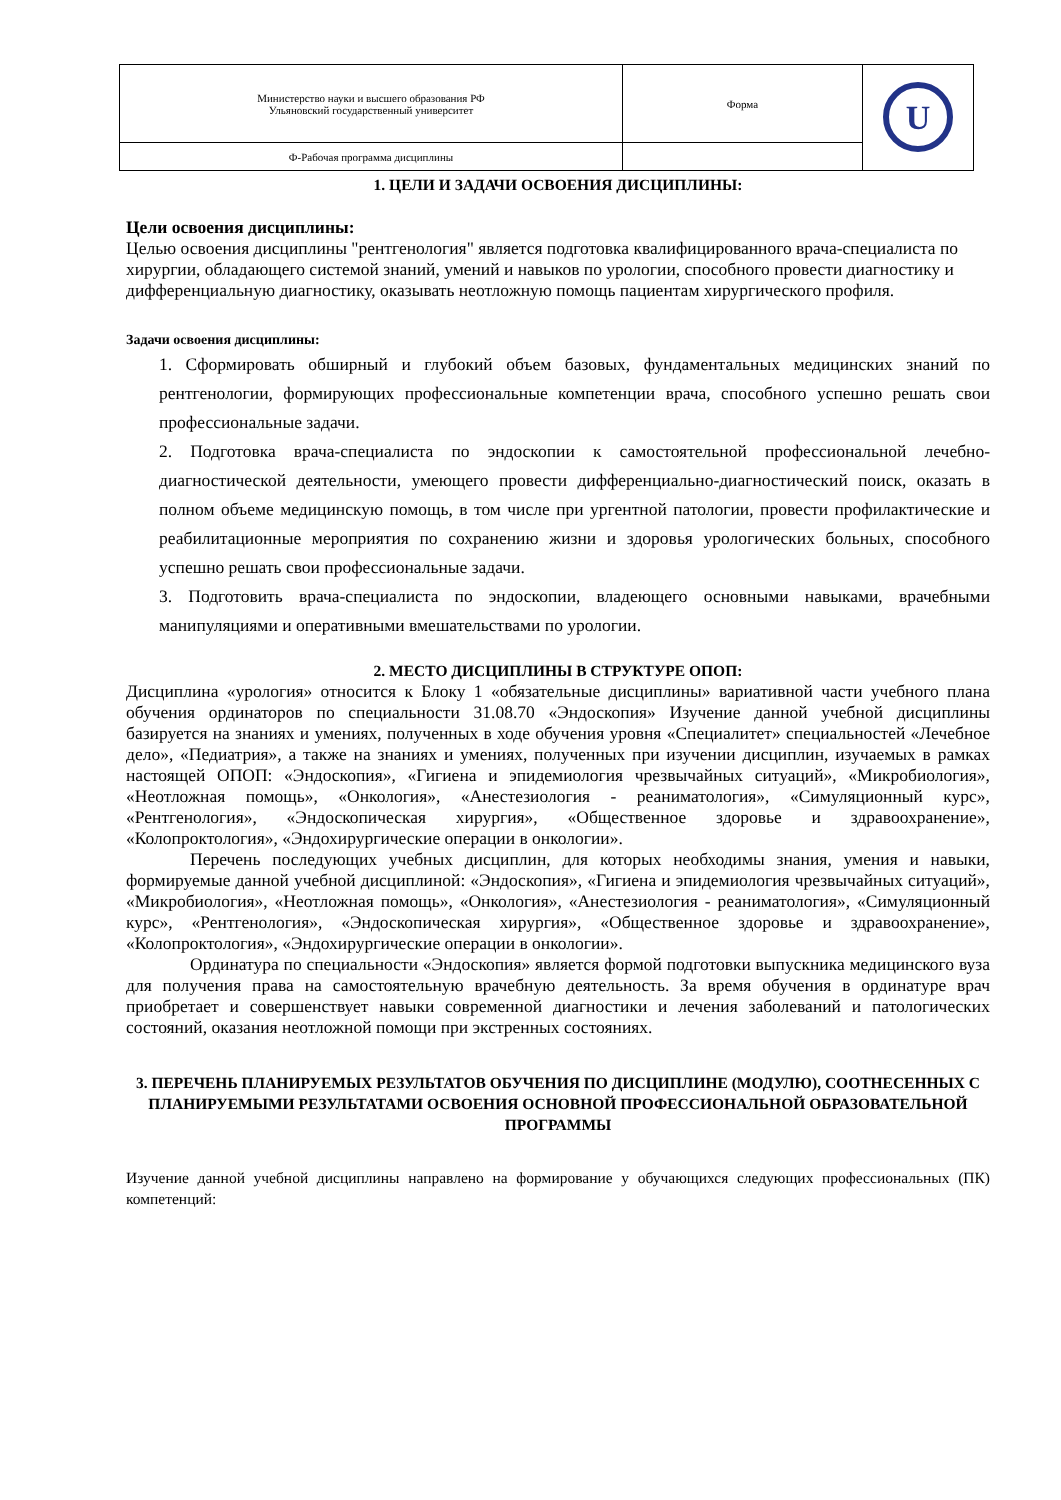| Министерство науки и высшего образования РФ Ульяновский государственный университет | Форма | U |
| Ф-Рабочая программа дисциплины | | |
1. ЦЕЛИ И ЗАДАЧИ ОСВОЕНИЯ ДИСЦИПЛИНЫ:
Цели освоения дисциплины:
Целью освоения дисциплины "рентгенология" является подготовка квалифицированного врача-специалиста по хирургии, обладающего системой знаний, умений и навыков по урологии, способного провести диагностику и дифференциальную диагностику, оказывать неотложную помощь пациентам хирургического профиля.
Задачи освоения дисциплины:
1. Сформировать обширный и глубокий объем базовых, фундаментальных медицинских знаний по рентгенологии, формирующих профессиональные компетенции врача, способного успешно решать свои профессиональные задачи.
2. Подготовка врача-специалиста по эндоскопии к самостоятельной профессиональной лечебно-диагностической деятельности, умеющего провести дифференциально-диагностический поиск, оказать в полном объеме медицинскую помощь, в том числе при ургентной патологии, провести профилактические и реабилитационные мероприятия по сохранению жизни и здоровья урологических больных, способного успешно решать свои профессиональные задачи.
3. Подготовить врача-специалиста по эндоскопии, владеющего основными навыками, врачебными манипуляциями и оперативными вмешательствами по урологии.
2. МЕСТО ДИСЦИПЛИНЫ В СТРУКТУРЕ ОПОП:
Дисциплина «урология» относится к Блоку 1 «обязательные дисциплины» вариативной части учебного плана обучения ординаторов по специальности 31.08.70 «Эндоскопия» Изучение данной учебной дисциплины базируется на знаниях и умениях, полученных в ходе обучения уровня «Специалитет» специальностей «Лечебное дело», «Педиатрия», а также на знаниях и умениях, полученных при изучении дисциплин, изучаемых в рамках настоящей ОПОП: «Эндоскопия», «Гигиена и эпидемиология чрезвычайных ситуаций», «Микробиология», «Неотложная помощь», «Онкология», «Анестезиология - реаниматология», «Симуляционный курс», «Рентгенология», «Эндоскопическая хирургия», «Общественное здоровье и здравоохранение», «Колопроктология», «Эндохирургические операции в онкологии».
Перечень последующих учебных дисциплин, для которых необходимы знания, умения и навыки, формируемые данной учебной дисциплиной: «Эндоскопия», «Гигиена и эпидемиология чрезвычайных ситуаций», «Микробиология», «Неотложная помощь», «Онкология», «Анестезиология - реаниматология», «Симуляционный курс», «Рентгенология», «Эндоскопическая хирургия», «Общественное здоровье и здравоохранение», «Колопроктология», «Эндохирургические операции в онкологии».
Ординатура по специальности «Эндоскопия» является формой подготовки выпускника медицинского вуза для получения права на самостоятельную врачебную деятельность. За время обучения в ординатуре врач приобретает и совершенствует навыки современной диагностики и лечения заболеваний и патологических состояний, оказания неотложной помощи при экстренных состояниях.
3. ПЕРЕЧЕНЬ ПЛАНИРУЕМЫХ РЕЗУЛЬТАТОВ ОБУЧЕНИЯ ПО ДИСЦИПЛИНЕ (МОДУЛЮ), СООТНЕСЕННЫХ С ПЛАНИРУЕМЫМИ РЕЗУЛЬТАТАМИ ОСВОЕНИЯ ОСНОВНОЙ ПРОФЕССИОНАЛЬНОЙ ОБРАЗОВАТЕЛЬНОЙ ПРОГРАММЫ
Изучение данной учебной дисциплины направлено на формирование у обучающихся следующих профессиональных (ПК) компетенций: